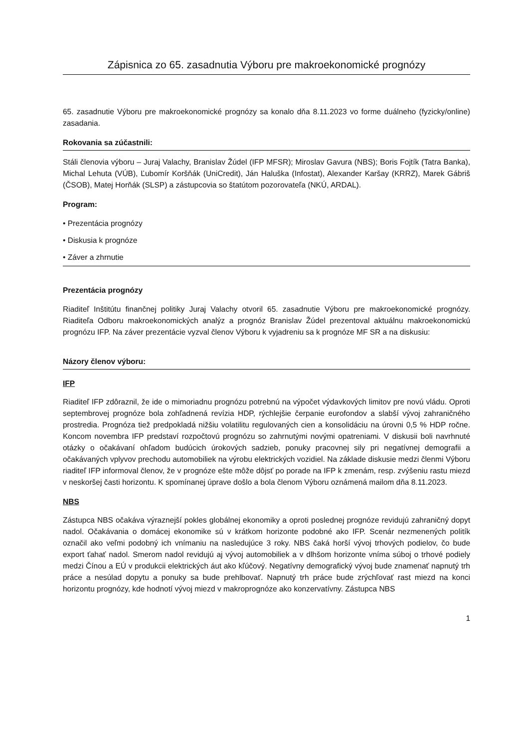Zápisnica zo 65. zasadnutia Výboru pre makroekonomické prognózy
65. zasadnutie Výboru pre makroekonomické prognózy sa konalo dňa 8.11.2023 vo forme duálneho (fyzicky/online) zasadania.
Rokovania sa zúčastnili:
Stáli členovia výboru – Juraj Valachy, Branislav Žúdel (IFP MFSR); Miroslav Gavura (NBS); Boris Fojtík (Tatra Banka), Michal Lehuta (VÚB), Ľubomír Koršňák (UniCredit), Ján Haluška (Infostat), Alexander Karšay (KRRZ), Marek Gábriš (ČSOB), Matej Horňák (SLSP) a zástupcovia so štatútom pozorovateľa (NKÚ, ARDAL).
Program:
• Prezentácia prognózy
• Diskusia k prognóze
• Záver a zhrnutie
Prezentácia prognózy
Riaditeľ Inštitútu finančnej politiky Juraj Valachy otvoril 65. zasadnutie Výboru pre makroekonomické prognózy. Riaditeľa Odboru makroekonomických analýz a prognóz Branislav Žúdel prezentoval aktuálnu makroekonomickú prognózu IFP. Na záver prezentácie vyzval členov Výboru k vyjadreniu sa k prognóze MF SR a na diskusiu:
Názory členov výboru:
IFP
Riaditeľ IFP zdôraznil, že ide o mimoriadnu prognózu potrebnú na výpočet výdavkových limitov pre novú vládu. Oproti septembrovej prognóze bola zohľadnená revízia HDP, rýchlejšie čerpanie eurofondov a slabší vývoj zahraničného prostredia. Prognóza tiež predpokladá nižšiu volatilitu regulovaných cien a konsolidáciu na úrovni 0,5 % HDP ročne. Koncom novembra IFP predstaví rozpočtovú prognózu so zahrnutými novými opatreniami. V diskusii boli navrhnuté otázky o očakávaní ohľadom budúcich úrokových sadzieb, ponuky pracovnej sily pri negatívnej demografii a očakávaných vplyvov prechodu automobiliek na výrobu elektrických vozidiel. Na základe diskusie medzi členmi Výboru riaditeľ IFP informoval členov, že v prognóze ešte môže dôjsť po porade na IFP k zmenám, resp. zvýšeniu rastu miezd v neskoršej časti horizontu. K spomínanej úprave došlo a bola členom Výboru oznámená mailom dňa 8.11.2023.
NBS
Zástupca NBS očakáva výraznejší pokles globálnej ekonomiky a oproti poslednej prognóze revidujú zahraničný dopyt nadol. Očakávania o domácej ekonomike sú v krátkom horizonte podobné ako IFP. Scenár nezmenených politík označil ako veľmi podobný ich vnímaniu na nasledujúce 3 roky. NBS čaká horší vývoj trhových podielov, čo bude export ťahať nadol. Smerom nadol revidujú aj vývoj automobiliek a v dlhšom horizonte vníma súboj o trhové podiely medzi Čínou a EÚ v produkcii elektrických áut ako kľúčový. Negatívny demografický vývoj bude znamenať napnutý trh práce a nesúlad dopytu a ponuky sa bude prehlbovať. Napnutý trh práce bude zrýchľovať rast miezd na konci horizontu prognózy, kde hodnotí vývoj miezd v makroprognóze ako konzervatívny. Zástupca NBS
1